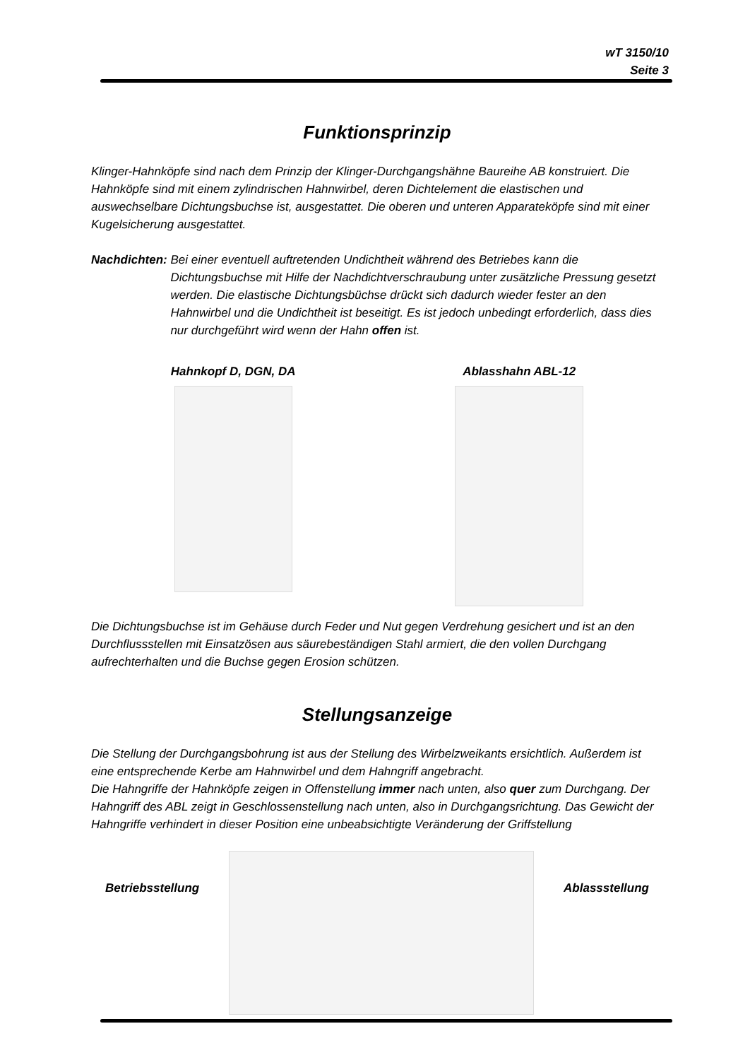wT 3150/10
Seite 3
Funktionsprinzip
Klinger-Hahnköpfe sind nach dem Prinzip der Klinger-Durchgangshähne Baureihe AB konstruiert. Die Hahnköpfe sind mit einem zylindrischen Hahnwirbel, deren Dichtelement die elastischen und auswechselbare Dichtungsbuchse ist, ausgestattet. Die oberen und unteren Apparateköpfe sind mit einer Kugelsicherung ausgestattet.
Nachdichten: Bei einer eventuell auftretenden Undichtheit während des Betriebes kann die Dichtungsbuchse mit Hilfe der Nachdichtverschraubung unter zusätzliche Pressung gesetzt werden. Die elastische Dichtungsbüchse drückt sich dadurch wieder fester an den Hahnwirbel und die Undichtheit ist beseitigt. Es ist jedoch unbedingt erforderlich, dass dies nur durchgeführt wird wenn der Hahn offen ist.
Hahnkopf D, DGN, DA Ablasshahn ABL-12
Die Dichtungsbuchse ist im Gehäuse durch Feder und Nut gegen Verdrehung gesichert und ist an den Durchflussstellen mit Einsatzösen aus säurebeständigen Stahl armiert, die den vollen Durchgang aufrechterhalten und die Buchse gegen Erosion schützen.
Stellungsanzeige
Die Stellung der Durchgangsbohrung ist aus der Stellung des Wirbelzweikants ersichtlich. Außerdem ist eine entsprechende Kerbe am Hahnwirbel und dem Hahngriff angebracht.
Die Hahngriffe der Hahnköpfe zeigen in Offenstellung immer nach unten, also quer zum Durchgang. Der Hahngriff des ABL zeigt in Geschlossenstellung nach unten, also in Durchgangsrichtung. Das Gewicht der Hahngriffe verhindert in dieser Position eine unbeabsichtigte Veränderung der Griffstellung
Betriebsstellung Ablassstellung